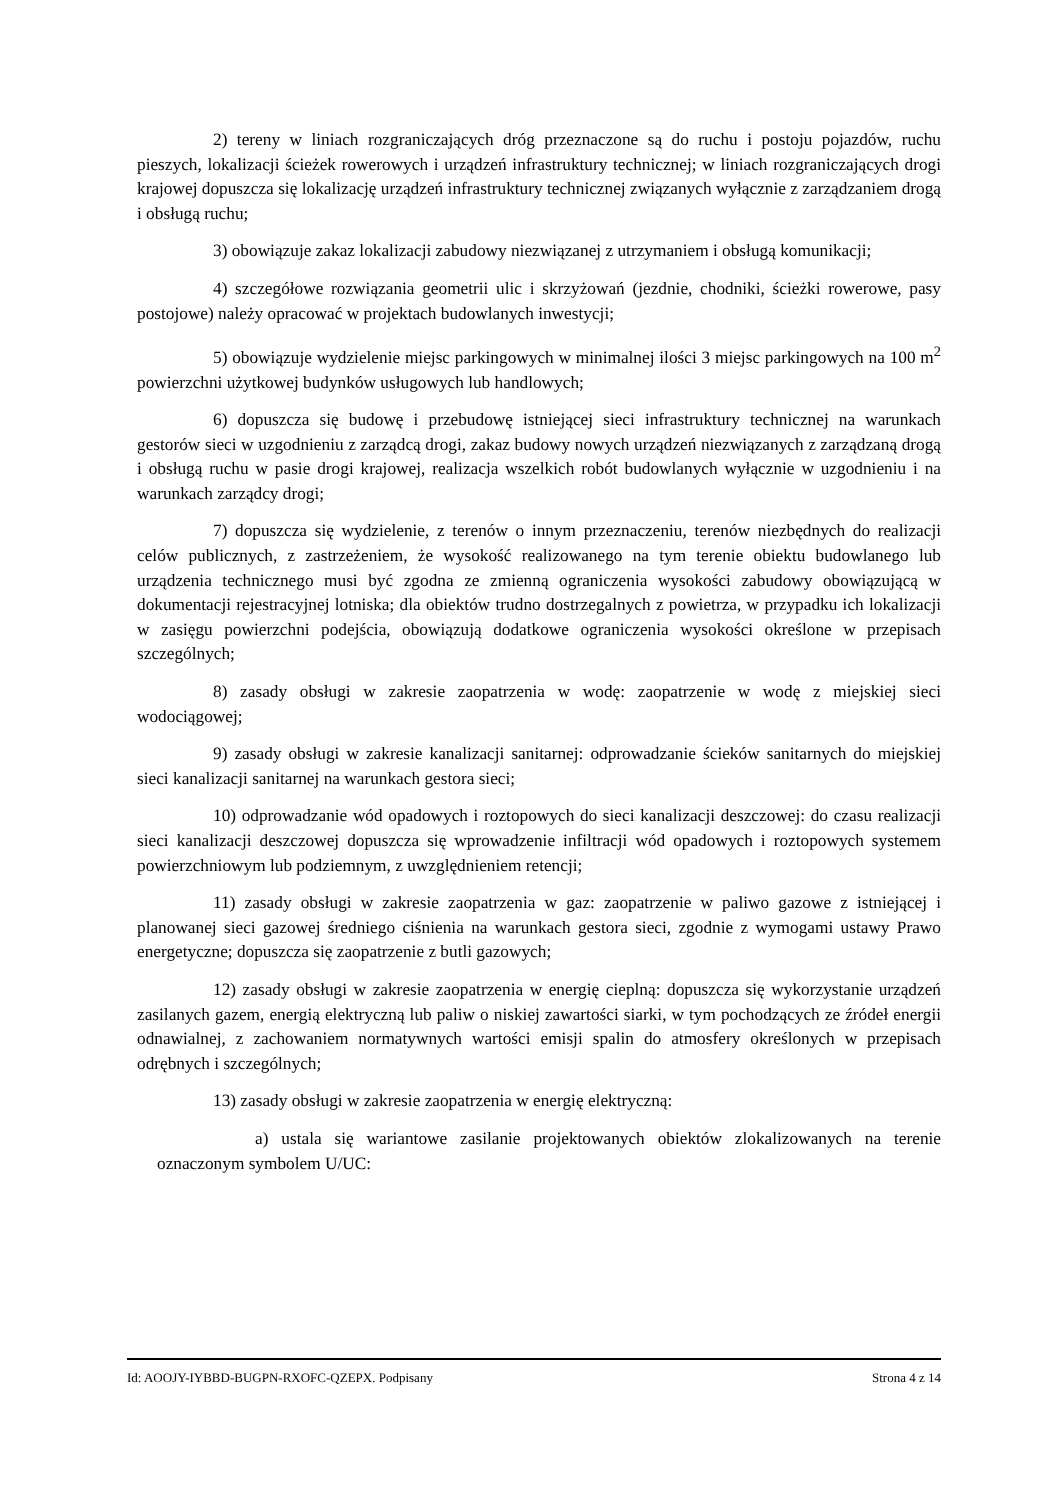2) tereny w liniach rozgraniczających dróg przeznaczone są do ruchu i postoju pojazdów, ruchu pieszych, lokalizacji ścieżek rowerowych i urządzeń infrastruktury technicznej; w liniach rozgraniczających drogi krajowej dopuszcza się lokalizację urządzeń infrastruktury technicznej związanych wyłącznie z zarządzaniem drogą i obsługą ruchu;
3) obowiązuje zakaz lokalizacji zabudowy niezwiązanej z utrzymaniem i obsługą komunikacji;
4) szczegółowe rozwiązania geometrii ulic i skrzyżowań (jezdnie, chodniki, ścieżki rowerowe, pasy postojowe) należy opracować w projektach budowlanych inwestycji;
5) obowiązuje wydzielenie miejsc parkingowych w minimalnej ilości 3 miejsc parkingowych na 100 m<sup>2</sup> powierzchni użytkowej budynków usługowych lub handlowych;
6) dopuszcza się budowę i przebudowę istniejącej sieci infrastruktury technicznej na warunkach gestorów sieci w uzgodnieniu z zarządcą drogi, zakaz budowy nowych urządzeń niezwiązanych z zarządzaną drogą i obsługą ruchu w pasie drogi krajowej, realizacja wszelkich robót budowlanych wyłącznie w uzgodnieniu i na warunkach zarządcy drogi;
7) dopuszcza się wydzielenie, z terenów o innym przeznaczeniu, terenów niezbędnych do realizacji celów publicznych, z zastrzeżeniem, że wysokość realizowanego na tym terenie obiektu budowlanego lub urządzenia technicznego musi być zgodna ze zmienną ograniczenia wysokości zabudowy obowiązującą w dokumentacji rejestracyjnej lotniska; dla obiektów trudno dostrzegalnych z powietrza, w przypadku ich lokalizacji w zasięgu powierzchni podejścia, obowiązują dodatkowe ograniczenia wysokości określone w przepisach szczególnych;
8) zasady obsługi w zakresie zaopatrzenia w wodę: zaopatrzenie w wodę z miejskiej sieci wodociągowej;
9) zasady obsługi w zakresie kanalizacji sanitarnej: odprowadzanie ścieków sanitarnych do miejskiej sieci kanalizacji sanitarnej na warunkach gestora sieci;
10) odprowadzanie wód opadowych i roztopowych do sieci kanalizacji deszczowej: do czasu realizacji sieci kanalizacji deszczowej dopuszcza się wprowadzenie infiltracji wód opadowych i roztopowych systemem powierzchniowym lub podziemnym, z uwzględnieniem retencji;
11) zasady obsługi w zakresie zaopatrzenia w gaz: zaopatrzenie w paliwo gazowe z istniejącej i planowanej sieci gazowej średniego ciśnienia na warunkach gestora sieci, zgodnie z wymogami ustawy Prawo energetyczne; dopuszcza się zaopatrzenie z butli gazowych;
12) zasady obsługi w zakresie zaopatrzenia w energię cieplną: dopuszcza się wykorzystanie urządzeń zasilanych gazem, energią elektryczną lub paliw o niskiej zawartości siarki, w tym pochodzących ze źródeł energii odnawialnej, z zachowaniem normatywnych wartości emisji spalin do atmosfery określonych w przepisach odrębnych i szczególnych;
13) zasady obsługi w zakresie zaopatrzenia w energię elektryczną:
a) ustala się wariantowe zasilanie projektowanych obiektów zlokalizowanych na terenie oznaczonym symbolem U/UC:
Id: AOOJY-IYBBD-BUGPN-RXOFC-QZEPX. Podpisany Strona 4 z 14